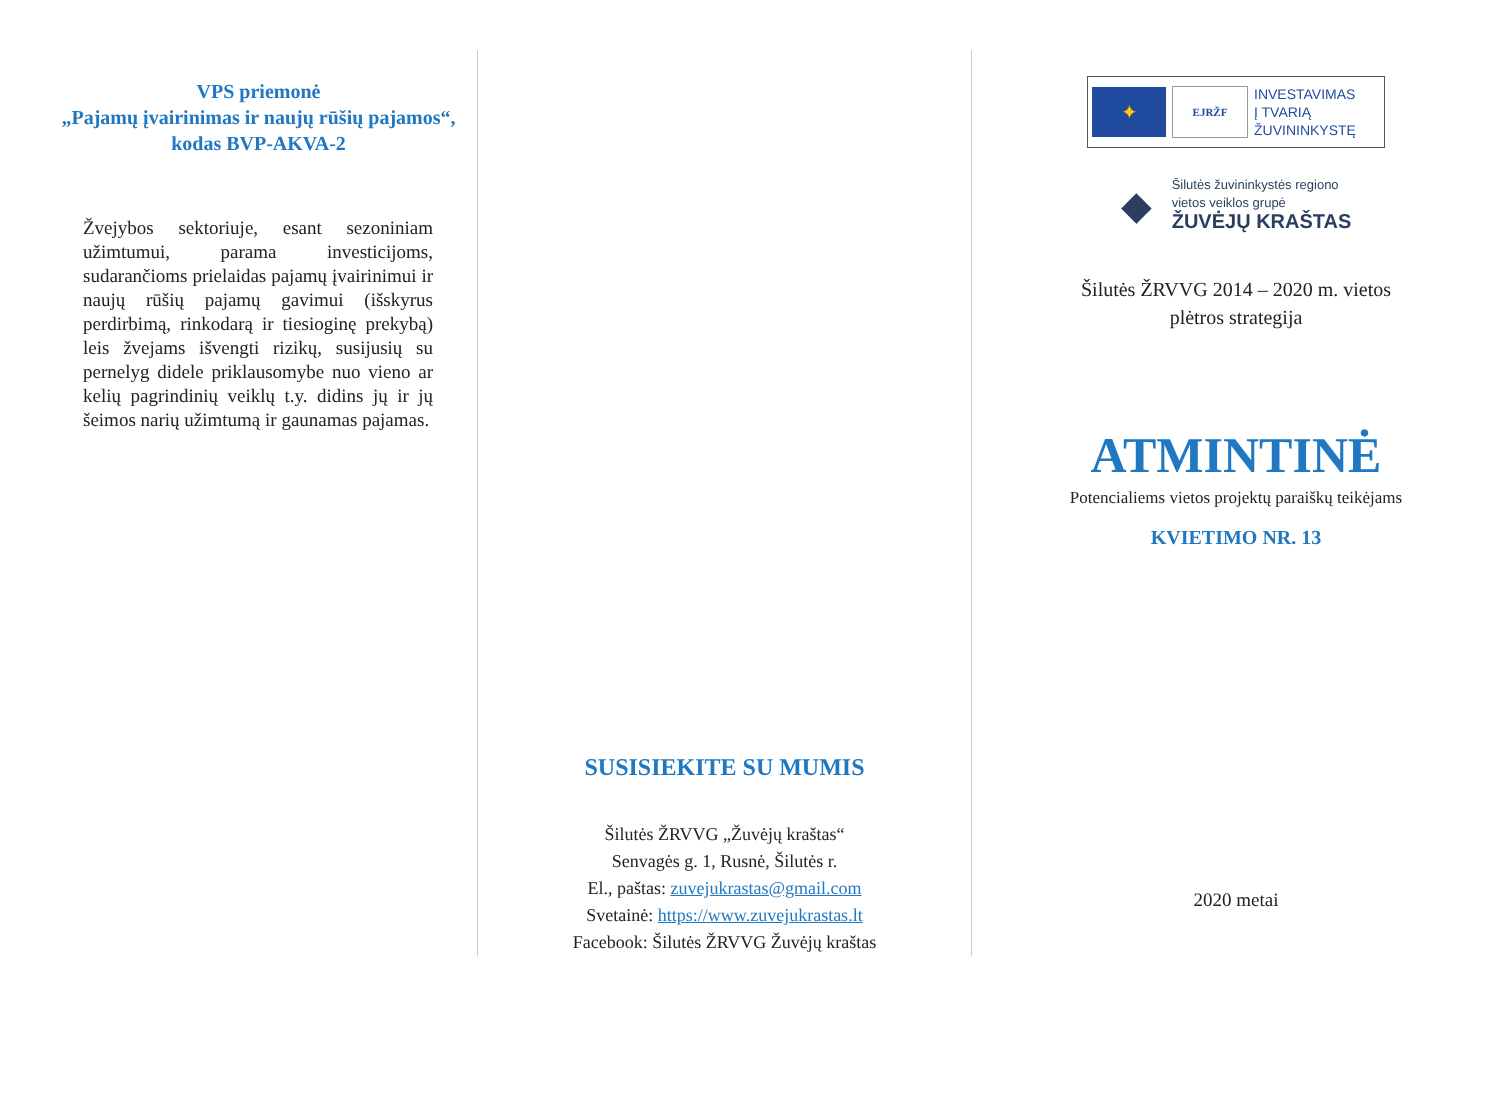VPS priemonė
„Pajamų įvairinimas ir naujų rūšių pajamos“,
kodas BVP-AKVA-2
Žvejybos sektoriuje, esant sezoniniam užimtumui, parama investicijoms, sudarančioms prielaidas pajamų įvairinimui ir naujų rūšių pajamų gavimui (išskyrus perdirbimą, rinkodarą ir tiesioginę prekybą) leis žvejams išvengti rizikų, susijusių su pernelyg didele priklausomybe nuo vieno ar kelių pagrindinių veiklų t.y. didins jų ir jų šeimos narių užimtumą ir gaunamas pajamas.
SUSISIEKITE SU MUMIS
Šilutės ŽRVVG „Žuvėjų kraštas“
Senvagės g. 1, Rusnė, Šilutės r.
El., paštas: zuvejukrastas@gmail.com
Svetainė: https://www.zuvejukrastas.lt
Facebook: Šilutės ŽRVVG Žuvėjų kraštas
✦
EJRŽF
INVESTAVIMAS
Į TVARIĄ
ŽUVININKYSTĘ
◆
Šilutės žuvininkystės regiono
vietos veiklos grupė
ŽUVĖJŲ KRAŠTAS
Šilutės ŽRVVG 2014 – 2020 m. vietos
plėtros strategija
ATMINTINĖ
Potencialiems vietos projektų paraiškų teikėjams
KVIETIMO NR. 13
2020 metai